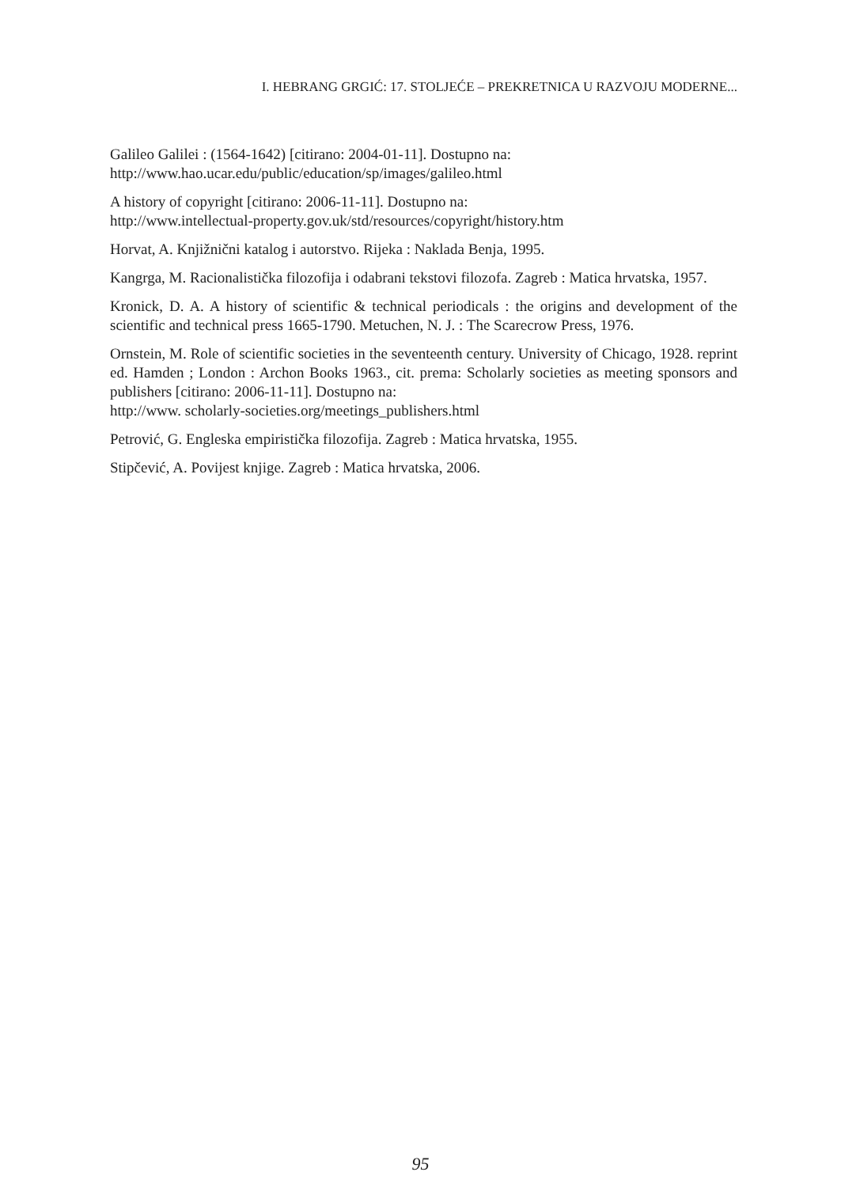I. HEBRANG GRGIĆ: 17. STOLJEĆE – PREKRETNICA U RAZVOJU MODERNE...
Galileo Galilei : (1564-1642) [citirano: 2004-01-11]. Dostupno na:
http://www.hao.ucar.edu/public/education/sp/images/galileo.html
A history of copyright [citirano: 2006-11-11]. Dostupno na:
http://www.intellectual-property.gov.uk/std/resources/copyright/history.htm
Horvat, A. Knjižnični katalog i autorstvo. Rijeka : Naklada Benja, 1995.
Kangrga, M. Racionalistička filozofija i odabrani tekstovi filozofa. Zagreb : Matica hrvatska, 1957.
Kronick, D. A. A history of scientific & technical periodicals : the origins and development of the scientific and technical press 1665-1790. Metuchen, N. J. : The Scarecrow Press, 1976.
Ornstein, M. Role of scientific societies in the seventeenth century. University of Chicago, 1928. reprint ed. Hamden ; London : Archon Books 1963., cit. prema: Scholarly societies as meeting sponsors and publishers [citirano: 2006-11-11]. Dostupno na:
http://www. scholarly-societies.org/meetings_publishers.html
Petrović, G. Engleska empiristička filozofija. Zagreb : Matica hrvatska, 1955.
Stipčević, A. Povijest knjige. Zagreb : Matica hrvatska, 2006.
95